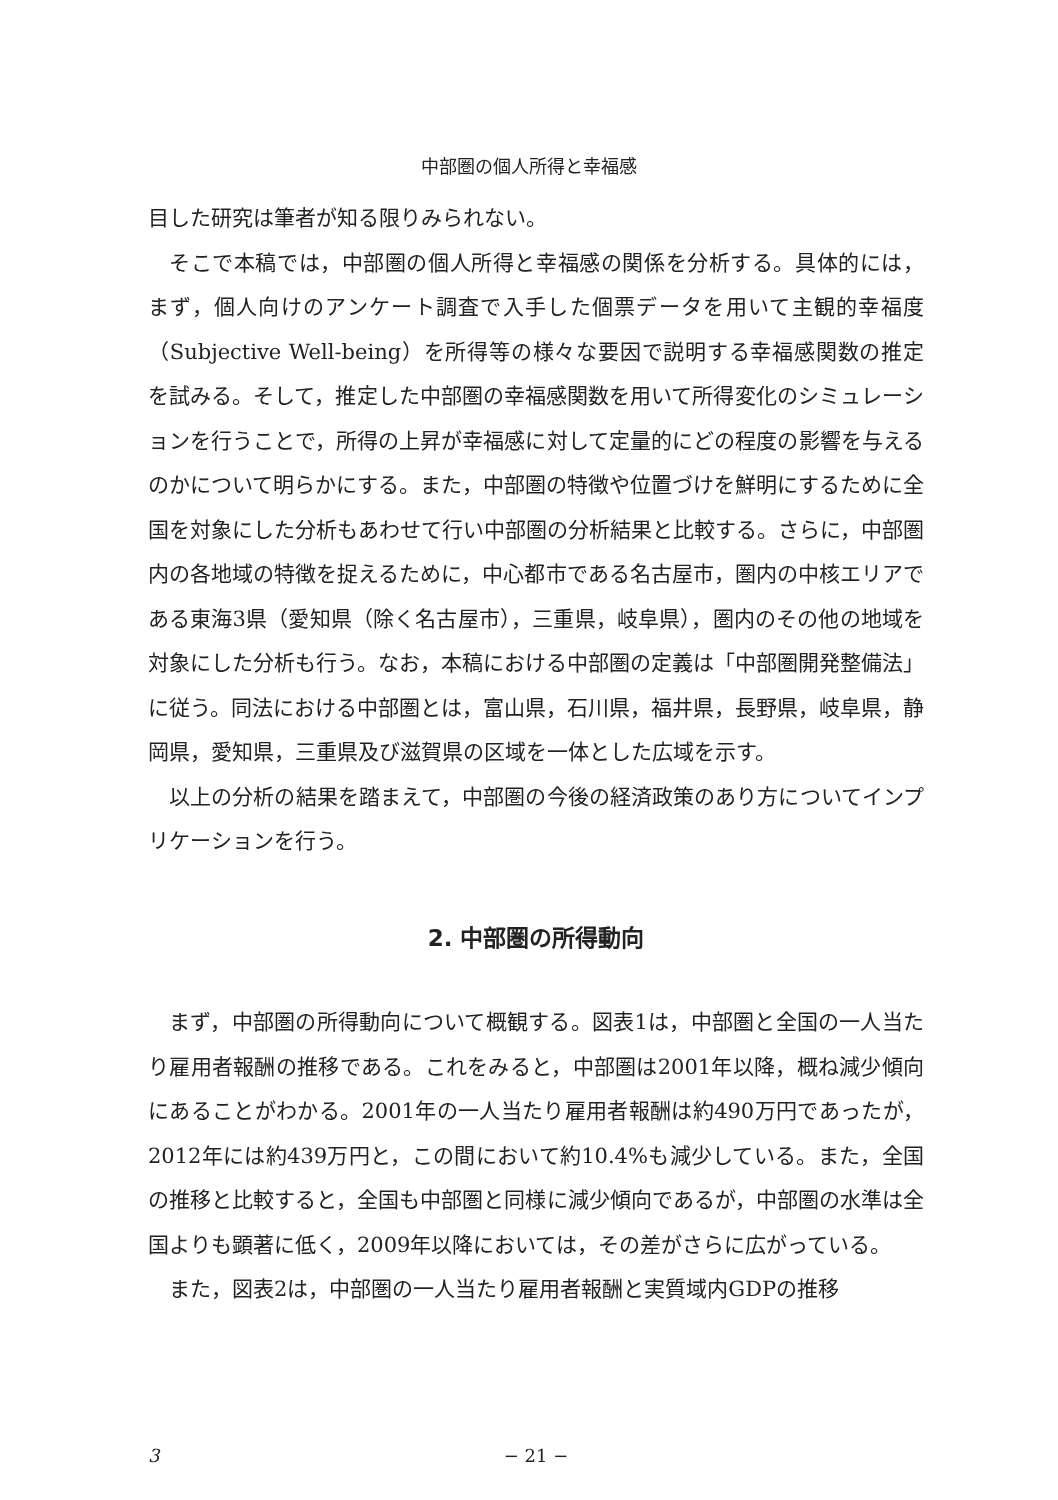中部圏の個人所得と幸福感
目した研究は筆者が知る限りみられない。
そこで本稿では，中部圏の個人所得と幸福感の関係を分析する。具体的には，まず，個人向けのアンケート調査で入手した個票データを用いて主観的幸福度（Subjective Well-being）を所得等の様々な要因で説明する幸福感関数の推定を試みる。そして，推定した中部圏の幸福感関数を用いて所得変化のシミュレーションを行うことで，所得の上昇が幸福感に対して定量的にどの程度の影響を与えるのかについて明らかにする。また，中部圏の特徴や位置づけを鮮明にするために全国を対象にした分析もあわせて行い中部圏の分析結果と比較する。さらに，中部圏内の各地域の特徴を捉えるために，中心都市である名古屋市，圏内の中核エリアである東海3県（愛知県（除く名古屋市），三重県，岐阜県），圏内のその他の地域を対象にした分析も行う。なお，本稿における中部圏の定義は「中部圏開発整備法」に従う。同法における中部圏とは，富山県，石川県，福井県，長野県，岐阜県，静岡県，愛知県，三重県及び滋賀県の区域を一体とした広域を示す。
以上の分析の結果を踏まえて，中部圏の今後の経済政策のあり方についてインプリケーションを行う。
2. 中部圏の所得動向
まず，中部圏の所得動向について概観する。図表1は，中部圏と全国の一人当たり雇用者報酬の推移である。これをみると，中部圏は2001年以降，概ね減少傾向にあることがわかる。2001年の一人当たり雇用者報酬は約490万円であったが，2012年には約439万円と，この間において約10.4%も減少している。また，全国の推移と比較すると，全国も中部圏と同様に減少傾向であるが，中部圏の水準は全国よりも顕著に低く，2009年以降においては，その差がさらに広がっている。
また，図表2は，中部圏の一人当たり雇用者報酬と実質域内GDPの推移
3 − 21 −